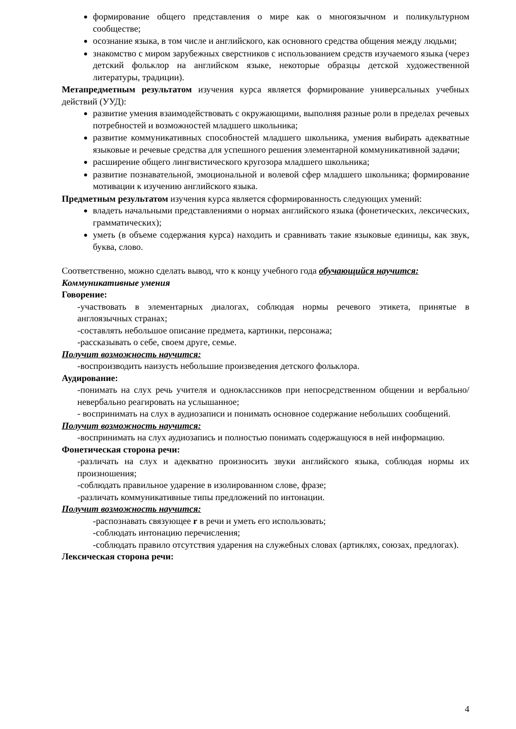формирование общего представления о мире как о многоязычном и поликультурном сообществе;
осознание языка, в том числе и английского, как основного средства общения между людьми;
знакомство с миром зарубежных сверстников с использованием средств изучаемого языка (через детский фольклор на английском языке, некоторые образцы детской художественной литературы, традиции).
Метапредметным результатом изучения курса является формирование универсальных учебных действий (УУД):
развитие умения взаимодействовать с окружающими, выполняя разные роли в пределах речевых потребностей и возможностей младшего школьника;
развитие коммуникативных способностей младшего школьника, умения выбирать адекватные языковые и речевые средства для успешного решения элементарной коммуникативной задачи;
расширение общего лингвистического кругозора младшего школьника;
развитие познавательной, эмоциональной и волевой сфер младшего школьника; формирование мотивации к изучению английского языка.
Предметным результатом изучения курса является сформированность следующих умений:
владеть начальными представлениями о нормах английского языка (фонетических, лексических, грамматических);
уметь (в объеме содержания курса) находить и сравнивать такие языковые единицы, как звук, буква, слово.
Соответственно, можно сделать вывод, что к концу учебного года обучающийся научится:
Коммуникативные умения
Говорение:
-участвовать в элементарных диалогах, соблюдая нормы речевого этикета, принятые в англоязычных странах;
-составлять небольшое описание предмета, картинки, персонажа;
-рассказывать о себе, своем друге, семье.
Получит возможность научится:
-воспроизводить наизусть небольшие произведения детского фольклора.
Аудирование:
-понимать на слух речь учителя и одноклассников при непосредственном общении и вербально/невербально реагировать на услышанное;
- воспринимать на слух в аудиозаписи и понимать основное содержание небольших сообщений.
Получит возможность научится:
-воспринимать на слух аудиозапись и полностью понимать содержащуюся в ней информацию.
Фонетическая сторона речи:
-различать на слух и адекватно произносить звуки английского языка, соблюдая нормы их произношения;
-соблюдать правильное ударение в изолированном слове, фразе;
-различать коммуникативные типы предложений по интонации.
Получит возможность научится:
-распознавать связующее r в речи и уметь его использовать;
-соблюдать интонацию перечисления;
-соблюдать правило отсутствия ударения на служебных словах (артиклях, союзах, предлогах).
Лексическая сторона речи:
4